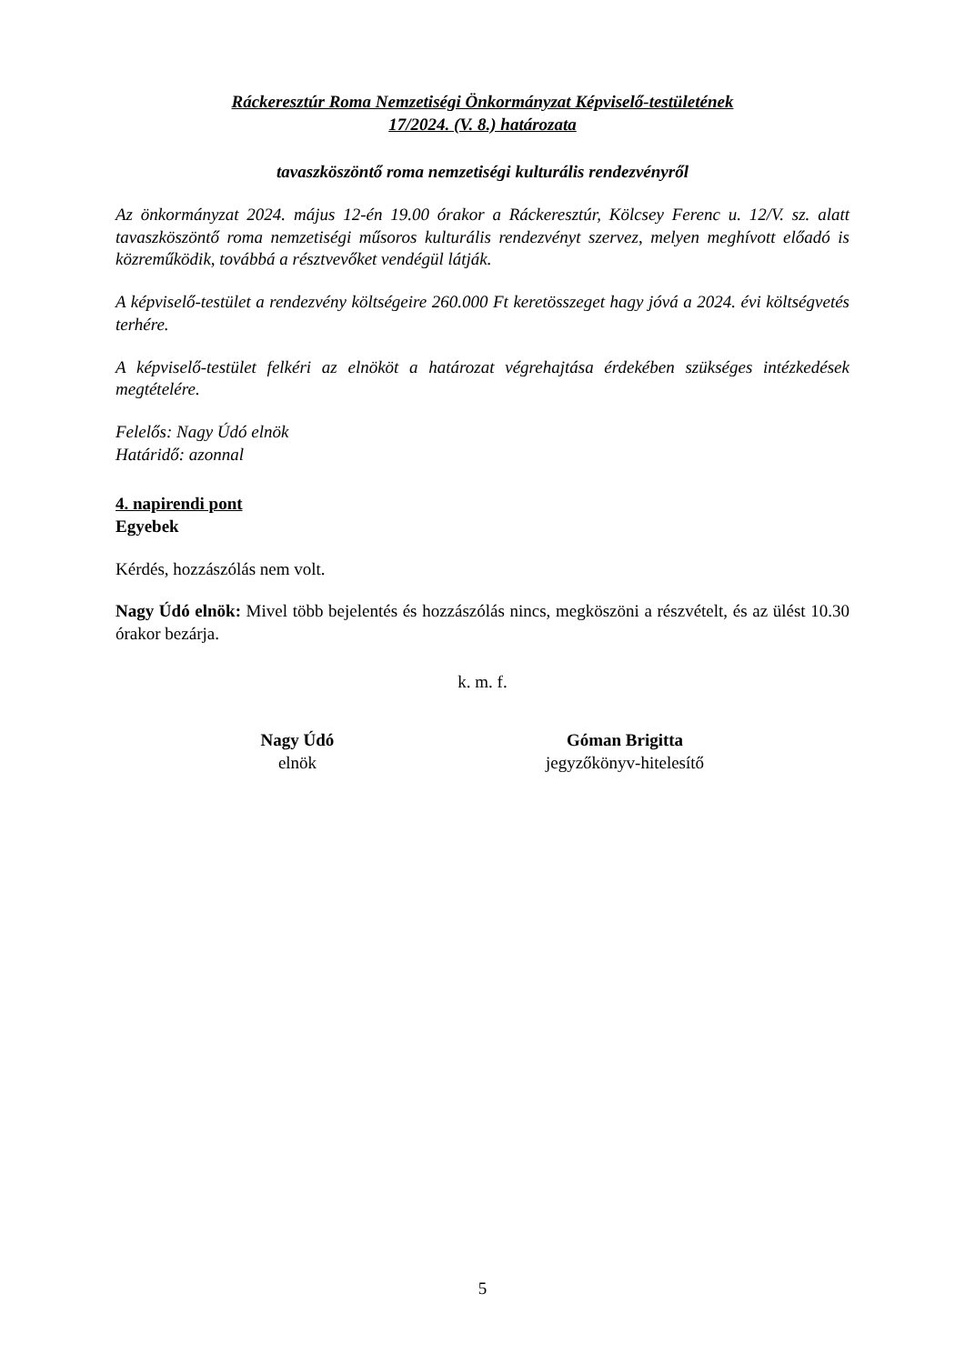Ráckeresztúr Roma Nemzetiségi Önkormányzat Képviselő-testületének
17/2024. (V. 8.) határozata
tavaszköszöntő roma nemzetiségi kulturális rendezvényről
Az önkormányzat 2024. május 12-én 19.00 órakor a Ráckeresztúr, Kölcsey Ferenc u. 12/V. sz. alatt tavaszköszöntő roma nemzetiségi műsoros kulturális rendezvényt szervez, melyen meghívott előadó is közreműködik, továbbá a résztvevőket vendégül látják.
A képviselő-testület a rendezvény költségeire 260.000 Ft keretösszeget hagy jóvá a 2024. évi költségvetés terhére.
A képviselő-testület felkéri az elnököt a határozat végrehajtása érdekében szükséges intézkedések megtételére.
Felelős: Nagy Údó elnök
Határidő: azonnal
4. napirendi pont
Egyebek
Kérdés, hozzászólás nem volt.
Nagy Údó elnök: Mivel több bejelentés és hozzászólás nincs, megköszöni a részvételt, és az ülést 10.30 órakor bezárja.
k. m. f.
Nagy Údó
elnök
Góman Brigitta
jegyzőkönyv-hitelesítő
5